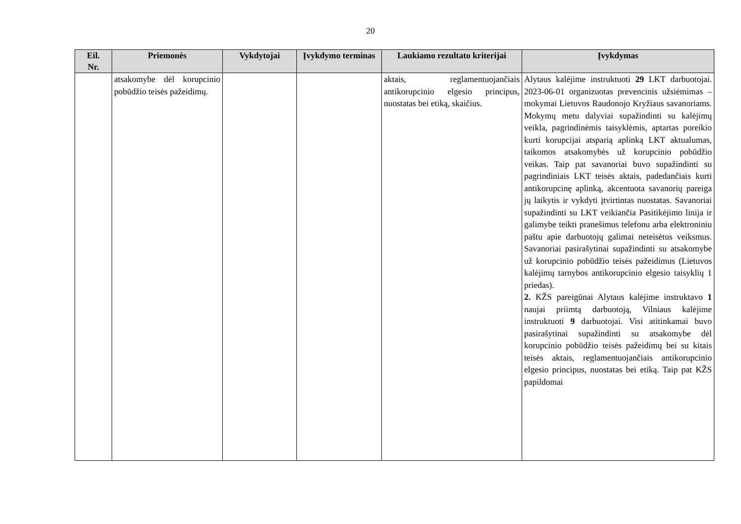20
| Eil. Nr. | Priemonės | Vykdytojai | Įvykdymo terminas | Laukiamo rezultato kriterijai | Įvykdymas |
| --- | --- | --- | --- | --- | --- |
| | atsakomybe dėl korupcinio pobūdžio teisės pažeidimų. | | | aktais, reglamentuojančiais antikorupcinio elgesio principus, nuostatas bei etiką, skaičius. | Alytaus kalėjime instruktuoti 29 LKT darbuotojai. 2023-06-01 organizuotas prevencinis užsiėmimas – mokymai Lietuvos Raudonojo Kryžiaus savanoriams. Mokymų metu dalyviai supažindinti su kalėjimų veikla, pagrindinėmis taisyklėmis, aptartas poreikio kurti korupcijai atsparią aplinką LKT aktualumas, taikomos atsakomybės už korupcinio pobūdžio veikas. Taip pat savanoriai buvo supažindinti su pagrindiniais LKT teisės aktais, padedančiais kurti antikorupcinę aplinką, akcentuota savanorių pareiga jų laikytis ir vykdyti įtvirtintas nuostatas. Savanoriai supažindinti su LKT veikiančia Pasitikėjimo linija ir galimybe teikti pranešimus telefonu arba elektroniniu paštu apie darbuotojų galimai neteisėtus veiksmus. Savanoriai pasirašytinai supažindinti su atsakomybe už korupcinio pobūdžio teisės pažeidimus (Lietuvos kalėjimų tarnybos antikorupcinio elgesio taisyklių 1 priedas). 2. KŽS pareigūnai Alytaus kalėjime instruktavo 1 naujai priimtą darbuotoją, Vilniaus kalėjime instruktuoti 9 darbuotojai. Visi atitinkamai buvo pasirašytinai supažindinti su atsakomybe dėl korupcinio pobūdžio teisės pažeidimų bei su kitais teisės aktais, reglamentuojančiais antikorupcinio elgesio principus, nuostatas bei etiką. Taip pat KŽS papildomai |